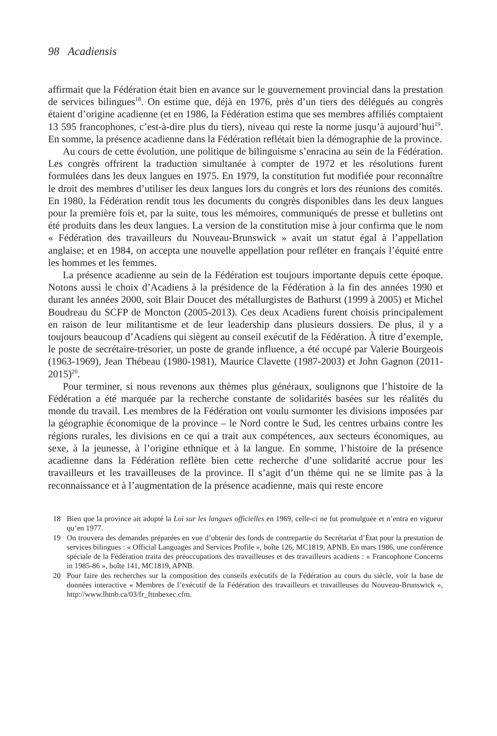98 Acadiensis
affirmait que la Fédération était bien en avance sur le gouvernement provincial dans la prestation de services bilingues<sup>18</sup>. On estime que, déjà en 1976, près d’un tiers des délégués au congrès étaient d’origine acadienne (et en 1986, la Fédération estima que ses membres affiliés comptaient 13 595 francophones, c’est-à-dire plus du tiers), niveau qui reste la norme jusqu’à aujourd’hui<sup>19</sup>. En somme, la présence acadienne dans la Fédération reflétait bien la démographie de la province.
Au cours de cette évolution, une politique de bilinguisme s’enracina au sein de la Fédération. Les congrès offrirent la traduction simultanée à compter de 1972 et les résolutions furent formulées dans les deux langues en 1975. En 1979, la constitution fut modifiée pour reconnaître le droit des membres d’utiliser les deux langues lors du congrès et lors des réunions des comités. En 1980, la Fédération rendit tous les documents du congrès disponibles dans les deux langues pour la première fois et, par la suite, tous les mémoires, communiqués de presse et bulletins ont été produits dans les deux langues. La version de la constitution mise à jour confirma que le nom « Fédération des travailleurs du Nouveau-Brunswick » avait un statut égal à l’appellation anglaise; et en 1984, on accepta une nouvelle appellation pour refléter en français l’équité entre les hommes et les femmes.
La présence acadienne au sein de la Fédération est toujours importante depuis cette époque. Notons aussi le choix d’Acadiens à la présidence de la Fédération à la fin des années 1990 et durant les années 2000, soit Blair Doucet des métallurgistes de Bathurst (1999 à 2005) et Michel Boudreau du SCFP de Moncton (2005-2013). Ces deux Acadiens furent choisis principalement en raison de leur militantisme et de leur leadership dans plusieurs dossiers. De plus, il y a toujours beaucoup d’Acadiens qui siègent au conseil exécutif de la Fédération. À titre d’exemple, le poste de secrétaire-trésorier, un poste de grande influence, a été occupé par Valerie Bourgeois (1963-1969), Jean Thébeau (1980-1981), Maurice Clavette (1987-2003) et John Gagnon (2011-2015)<sup>20</sup>.
Pour terminer, si nous revenons aux thèmes plus généraux, soulignons que l’histoire de la Fédération a été marquée par la recherche constante de solidarités basées sur les réalités du monde du travail. Les membres de la Fédération ont voulu surmonter les divisions imposées par la géographie économique de la province – le Nord contre le Sud, les centres urbains contre les régions rurales, les divisions en ce qui a trait aux compétences, aux secteurs économiques, au sexe, à la jeunesse, à l’origine ethnique et à la langue. En somme, l’histoire de la présence acadienne dans la Fédération reflète bien cette recherche d’une solidarité accrue pour les travailleurs et les travailleuses de la province. Il s’agit d’un thème qui ne se limite pas à la reconnaissance et à l’augmentation de la présence acadienne, mais qui reste encore
18 Bien que la province ait adopté la Loi sur les langues officielles en 1969, celle-ci ne fut promulguée et n’entra en vigueur qu’en 1977.
19 On trouvera des demandes préparées en vue d’obtenir des fonds de contrepartie du Secrétariat d’État pour la prestation de services bilingues : « Official Languages and Services Profile », boîte 126, MC1819, APNB. En mars 1986, une conférence spéciale de la Fédération traita des préoccupations des travailleuses et des travailleurs acadiens : « Francophone Concerns in 1985-86 », boîte 141, MC1819, APNB.
20 Pour faire des recherches sur la composition des conseils exécutifs de la Fédération au cours du siècle, voir la base de données interactive « Membres de l’exécutif de la Fédération des travailleurs et travailleuses du Nouveau-Brunswick », http://www.lhtnb.ca/03/fr_fttnbexec.cfm.